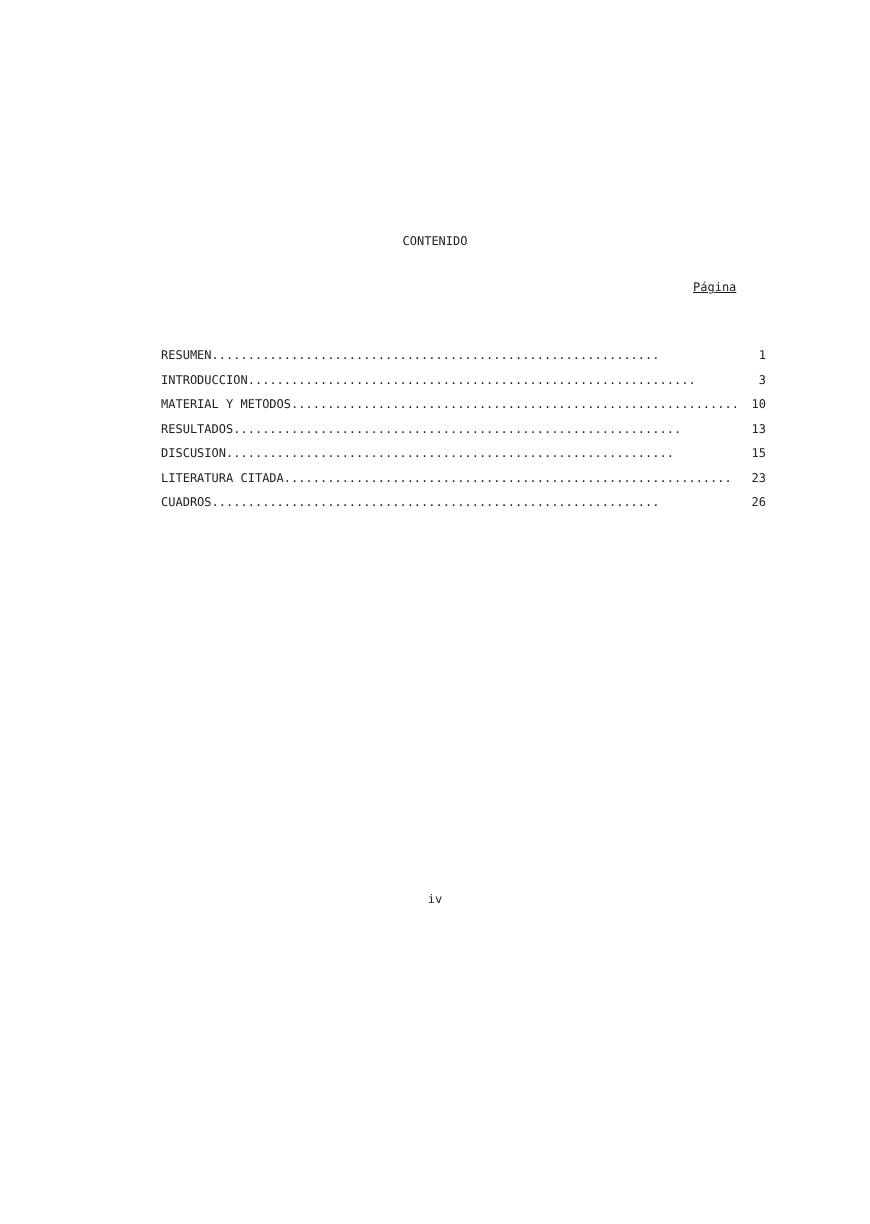CONTENIDO
Página
RESUMEN.............................................................. 1
INTRODUCCION.............................................................. 3
MATERIAL Y METODOS.............................................................. 10
RESULTADOS.............................................................. 13
DISCUSION.............................................................. 15
LITERATURA CITADA.............................................................. 23
CUADROS.............................................................. 26
iv